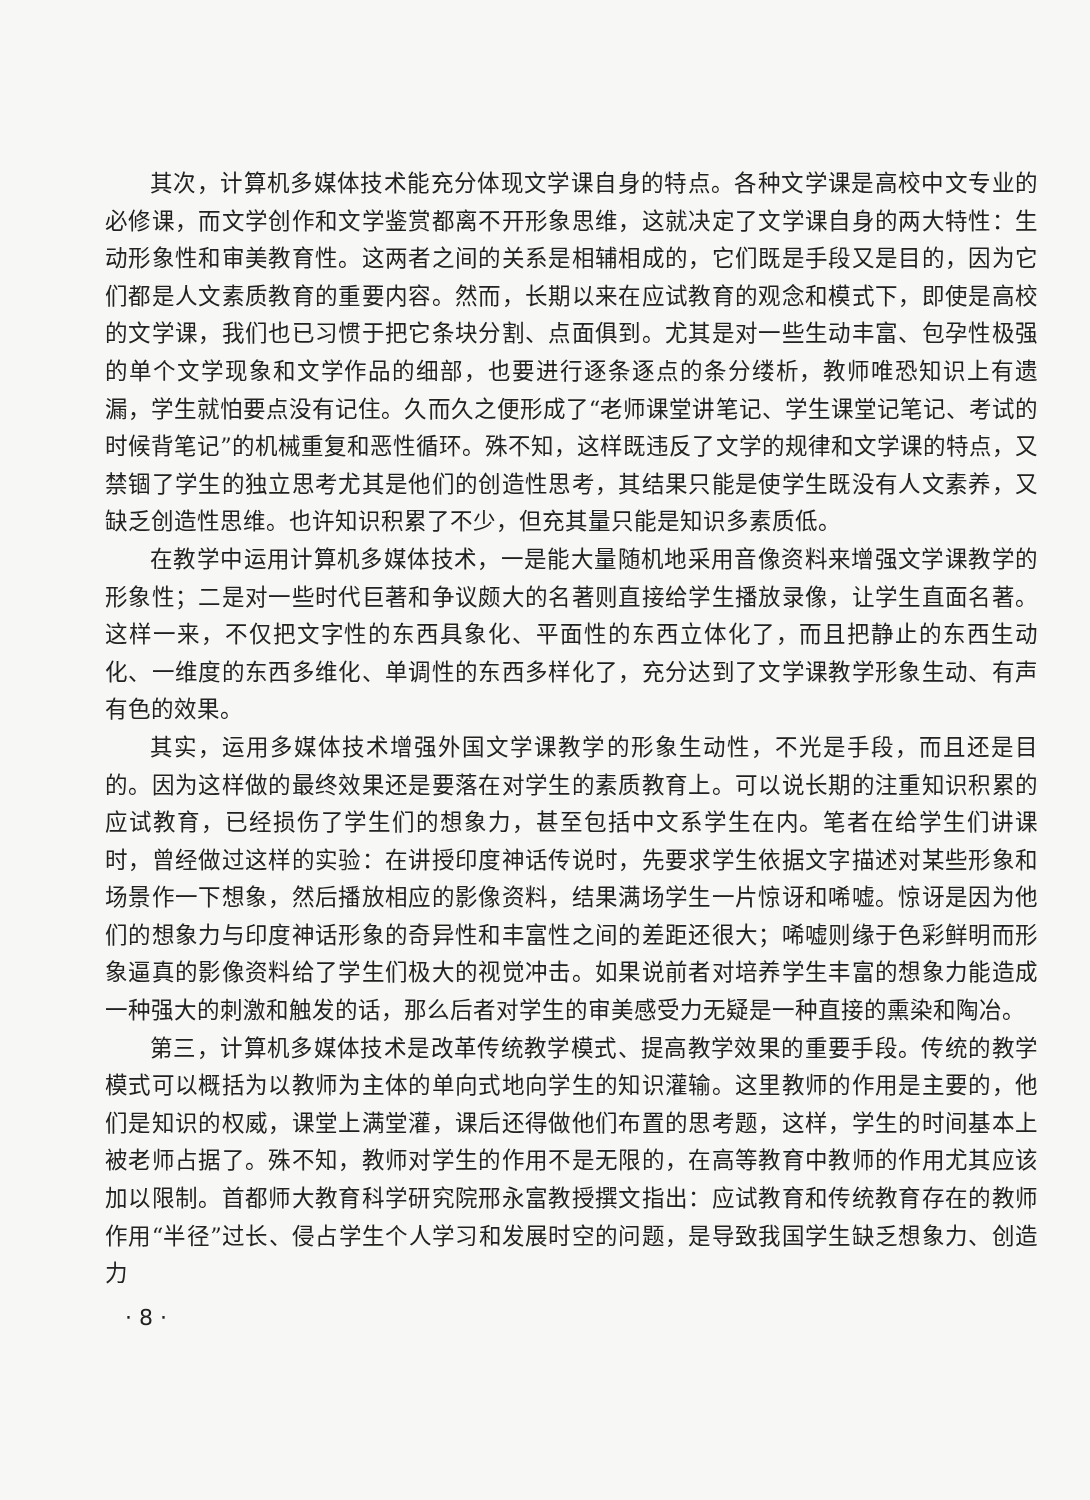其次，计算机多媒体技术能充分体现文学课自身的特点。各种文学课是高校中文专业的必修课，而文学创作和文学鉴赏都离不开形象思维，这就决定了文学课自身的两大特性：生动形象性和审美教育性。这两者之间的关系是相辅相成的，它们既是手段又是目的，因为它们都是人文素质教育的重要内容。然而，长期以来在应试教育的观念和模式下，即使是高校的文学课，我们也已习惯于把它条块分割、点面俱到。尤其是对一些生动丰富、包孕性极强的单个文学现象和文学作品的细部，也要进行逐条逐点的条分缕析，教师唯恐知识上有遗漏，学生就怕要点没有记住。久而久之便形成了“老师课堂讲笔记、学生课堂记笔记、考试的时候背笔记”的机械重复和恶性循环。殊不知，这样既违反了文学的规律和文学课的特点，又禁锢了学生的独立思考尤其是他们的创造性思考，其结果只能是使学生既没有人文素养，又缺乏创造性思维。也许知识积累了不少，但充其量只能是知识多素质低。
在教学中运用计算机多媒体技术，一是能大量随机地采用音像资料来增强文学课教学的形象性；二是对一些时代巨著和争议颇大的名著则直接给学生播放录像，让学生直面名著。这样一来，不仅把文字性的东西具象化、平面性的东西立体化了，而且把静止的东西生动化、一维度的东西多维化、单调性的东西多样化了，充分达到了文学课教学形象生动、有声有色的效果。
其实，运用多媒体技术增强外国文学课教学的形象生动性，不光是手段，而且还是目的。因为这样做的最终效果还是要落在对学生的素质教育上。可以说长期的注重知识积累的应试教育，已经损伤了学生们的想象力，甚至包括中文系学生在内。笔者在给学生们讲课时，曾经做过这样的实验：在讲授印度神话传说时，先要求学生依据文字描述对某些形象和场景作一下想象，然后播放相应的影像资料，结果满场学生一片惊讶和唏嘘。惊讶是因为他们的想象力与印度神话形象的奇异性和丰富性之间的差距还很大；唏嘘则缘于色彩鲜明而形象逼真的影像资料给了学生们极大的视觉冲击。如果说前者对培养学生丰富的想象力能造成一种强大的刺激和触发的话，那么后者对学生的审美感受力无疑是一种直接的熏染和陶冶。
第三，计算机多媒体技术是改革传统教学模式、提高教学效果的重要手段。传统的教学模式可以概括为以教师为主体的单向式地向学生的知识灌输。这里教师的作用是主要的，他们是知识的权威，课堂上满堂灌，课后还得做他们布置的思考题，这样，学生的时间基本上被老师占据了。殊不知，教师对学生的作用不是无限的，在高等教育中教师的作用尤其应该加以限制。首都师大教育科学研究院邢永富教授撰文指出：应试教育和传统教育存在的教师作用“半径”过长、侵占学生个人学习和发展时空的问题，是导致我国学生缺乏想象力、创造力
· 8 ·